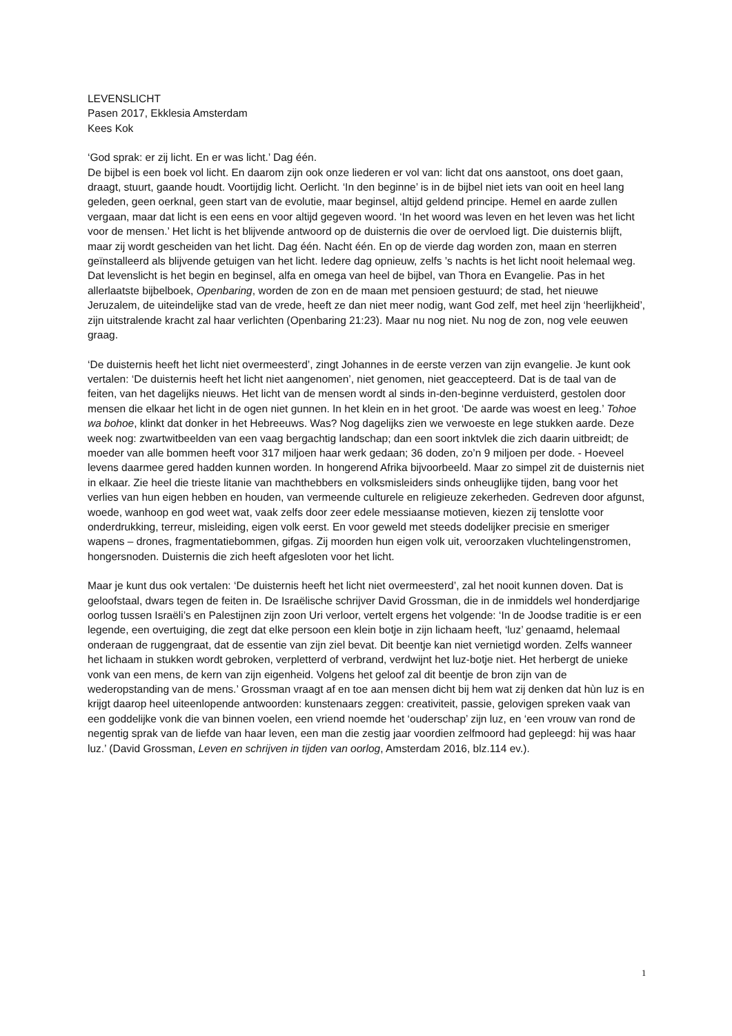LEVENSLICHT
Pasen 2017, Ekklesia Amsterdam
Kees Kok
‘God sprak: er zij licht. En er was licht.’ Dag één.
De bijbel is een boek vol licht. En daarom zijn ook onze liederen er vol van: licht dat ons aanstoot, ons doet gaan, draagt, stuurt, gaande houdt. Voortijdig licht. Oerlicht. ‘In den beginne’ is in de bijbel niet iets van ooit en heel lang geleden, geen oerknal, geen start van de evolutie, maar beginsel, altijd geldend principe. Hemel en aarde zullen vergaan, maar dat licht is een eens en voor altijd gegeven woord. ‘In het woord was leven en het leven was het licht voor de mensen.’ Het licht is het blijvende antwoord op de duisternis die over de oervloed ligt. Die duisternis blijft, maar zij wordt gescheiden van het licht. Dag één. Nacht één. En op de vierde dag worden zon, maan en sterren geïnstalleerd als blijvende getuigen van het licht. Iedere dag opnieuw, zelfs ’s nachts is het licht nooit helemaal weg. Dat levenslicht is het begin en beginsel, alfa en omega van heel de bijbel, van Thora en Evangelie. Pas in het allerlaatste bijbelboek, Openbaring, worden de zon en de maan met pensioen gestuurd; de stad, het nieuwe Jeruzalem, de uiteindelijke stad van de vrede, heeft ze dan niet meer nodig, want God zelf, met heel zijn ‘heerlijkheid’, zijn uitstralende kracht zal haar verlichten (Openbaring 21:23). Maar nu nog niet. Nu nog de zon, nog vele eeuwen graag.
‘De duisternis heeft het licht niet overmeesterd’, zingt Johannes in de eerste verzen van zijn evangelie. Je kunt ook vertalen: ‘De duisternis heeft het licht niet aangenomen’, niet genomen, niet geaccepteerd. Dat is de taal van de feiten, van het dagelijks nieuws. Het licht van de mensen wordt al sinds in-den-beginne verduisterd, gestolen door mensen die elkaar het licht in de ogen niet gunnen. In het klein en in het groot. ‘De aarde was woest en leeg.’ Tohoe wa bohoe, klinkt dat donker in het Hebreeuws. Was? Nog dagelijks zien we verwoeste en lege stukken aarde. Deze week nog: zwartwitbeelden van een vaag bergachtig landschap; dan een soort inktvlek die zich daarin uitbreidt; de moeder van alle bommen heeft voor 317 miljoen haar werk gedaan; 36 doden, zo’n 9 miljoen per dode. - Hoeveel levens daarmee gered hadden kunnen worden. In hongerend Afrika bijvoorbeeld. Maar zo simpel zit de duisternis niet in elkaar. Zie heel die trieste litanie van machthebbers en volksmisleiders sinds onheuglijke tijden, bang voor het verlies van hun eigen hebben en houden, van vermeende culturele en religieuze zekerheden. Gedreven door afgunst, woede, wanhoop en god weet wat, vaak zelfs door zeer edele messiaanse motieven, kiezen zij tenslotte voor onderdrukking, terreur, misleiding, eigen volk eerst. En voor geweld met steeds dodelijker precisie en smeriger wapens – drones, fragmentatiebommen, gifgas. Zij moorden hun eigen volk uit, veroorzaken vluchtelingenstromen, hongersnoden. Duisternis die zich heeft afgesloten voor het licht.
Maar je kunt dus ook vertalen: ‘De duisternis heeft het licht niet overmeesterd’, zal het nooit kunnen doven. Dat is geloofstaal, dwars tegen de feiten in. De Israëlische schrijver David Grossman, die in de inmiddels wel honderdjarige oorlog tussen Israëli’s en Palestijnen zijn zoon Uri verloor, vertelt ergens het volgende: ‘In de Joodse traditie is er een legende, een overtuiging, die zegt dat elke persoon een klein botje in zijn lichaam heeft, ‘luz’ genaamd, helemaal onderaan de ruggengraat, dat de essentie van zijn ziel bevat. Dit beentje kan niet vernietigd worden. Zelfs wanneer het lichaam in stukken wordt gebroken, verpletterd of verbrand, verdwijnt het luz-botje niet. Het herbergt de unieke vonk van een mens, de kern van zijn eigenheid. Volgens het geloof zal dit beentje de bron zijn van de wederopstanding van de mens.’ Grossman vraagt af en toe aan mensen dicht bij hem wat zij denken dat hùn luz is en krijgt daarop heel uiteenlopende antwoorden: kunstenaars zeggen: creativiteit, passie, gelovigen spreken vaak van een goddelijke vonk die van binnen voelen, een vriend noemde het ‘ouderschap’ zijn luz, en ‘een vrouw van rond de negentig sprak van de liefde van haar leven, een man die zestig jaar voordien zelfmoord had gepleegd: hij was haar luz.’ (David Grossman, Leven en schrijven in tijden van oorlog, Amsterdam 2016, blz.114 ev.).
1